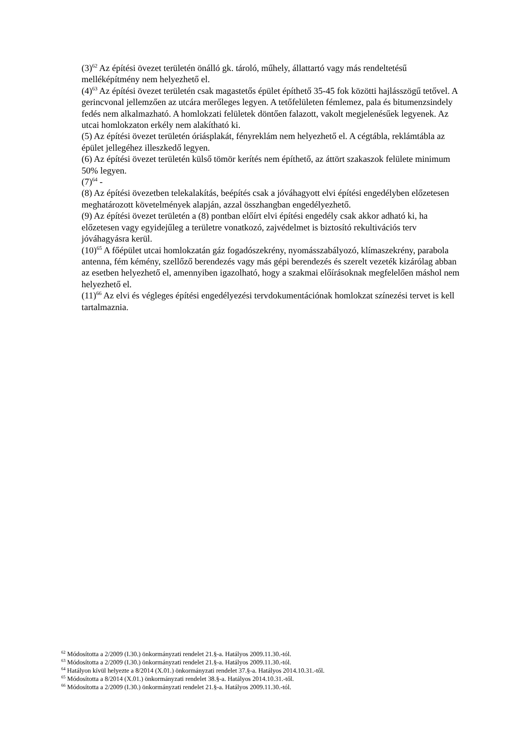(3)<sup>62</sup> Az építési övezet területén önálló gk. tároló, műhely, állattartó vagy más rendeltetésű melléképítmény nem helyezhető el.
(4)<sup>63</sup> Az építési övezet területén csak magastetős épület építhető 35-45 fok közötti hajlásszögű tetővel. A gerincvonal jellemzően az utcára merőleges legyen. A tetőfelületen fémlemez, pala és bitumenzsindely fedés nem alkalmazható. A homlokzati felületek döntően falazott, vakolt megjelenésűek legyenek. Az utcai homlokzaton erkély nem alakítható ki.
(5) Az építési övezet területén óriásplakát, fényreklám nem helyezhető el. A cégtábla, reklámtábla az épület jellegéhez illeszkedő legyen.
(6) Az építési övezet területén külső tömör kerítés nem építhető, az áttört szakaszok felülete minimum 50% legyen.
(7)<sup>64</sup> -
(8) Az építési övezetben telekalakítás, beépítés csak a jóváhagyott elvi építési engedélyben előzetesen meghatározott követelmények alapján, azzal összhangban engedélyezhető.
(9) Az építési övezet területén a (8) pontban előírt elvi építési engedély csak akkor adható ki, ha előzetesen vagy egyidejűleg a területre vonatkozó, zajvédelmet is biztosító rekultivációs terv jóváhagyásra kerül.
(10)<sup>65</sup> A főépület utcai homlokzatán gáz fogadószekrény, nyomásszabályozó, klímaszekrény, parabola antenna, fém kémény, szellőző berendezés vagy más gépi berendezés és szerelt vezeték kizárólag abban az esetben helyezhető el, amennyiben igazolható, hogy a szakmai előírásoknak megfelelően máshol nem helyezhető el.
(11)<sup>66</sup> Az elvi és végleges építési engedélyezési tervdokumentációnak homlokzat színezési tervet is kell tartalmaznia.
<sup>62</sup> Módosította a 2/2009 (I.30.) önkormányzati rendelet 21.§-a. Hatályos 2009.11.30.-tól.
<sup>63</sup> Módosította a 2/2009 (I.30.) önkormányzati rendelet 21.§-a. Hatályos 2009.11.30.-tól.
<sup>64</sup> Hatályon kívül helyezte a 8/2014 (X.01.) önkormányzati rendelet 37.§-a. Hatályos 2014.10.31.-től.
<sup>65</sup> Módosította a 8/2014 (X.01.) önkormányzati rendelet 38.§-a. Hatályos 2014.10.31.-től.
<sup>66</sup> Módosította a 2/2009 (I.30.) önkormányzati rendelet 21.§-a. Hatályos 2009.11.30.-tól.